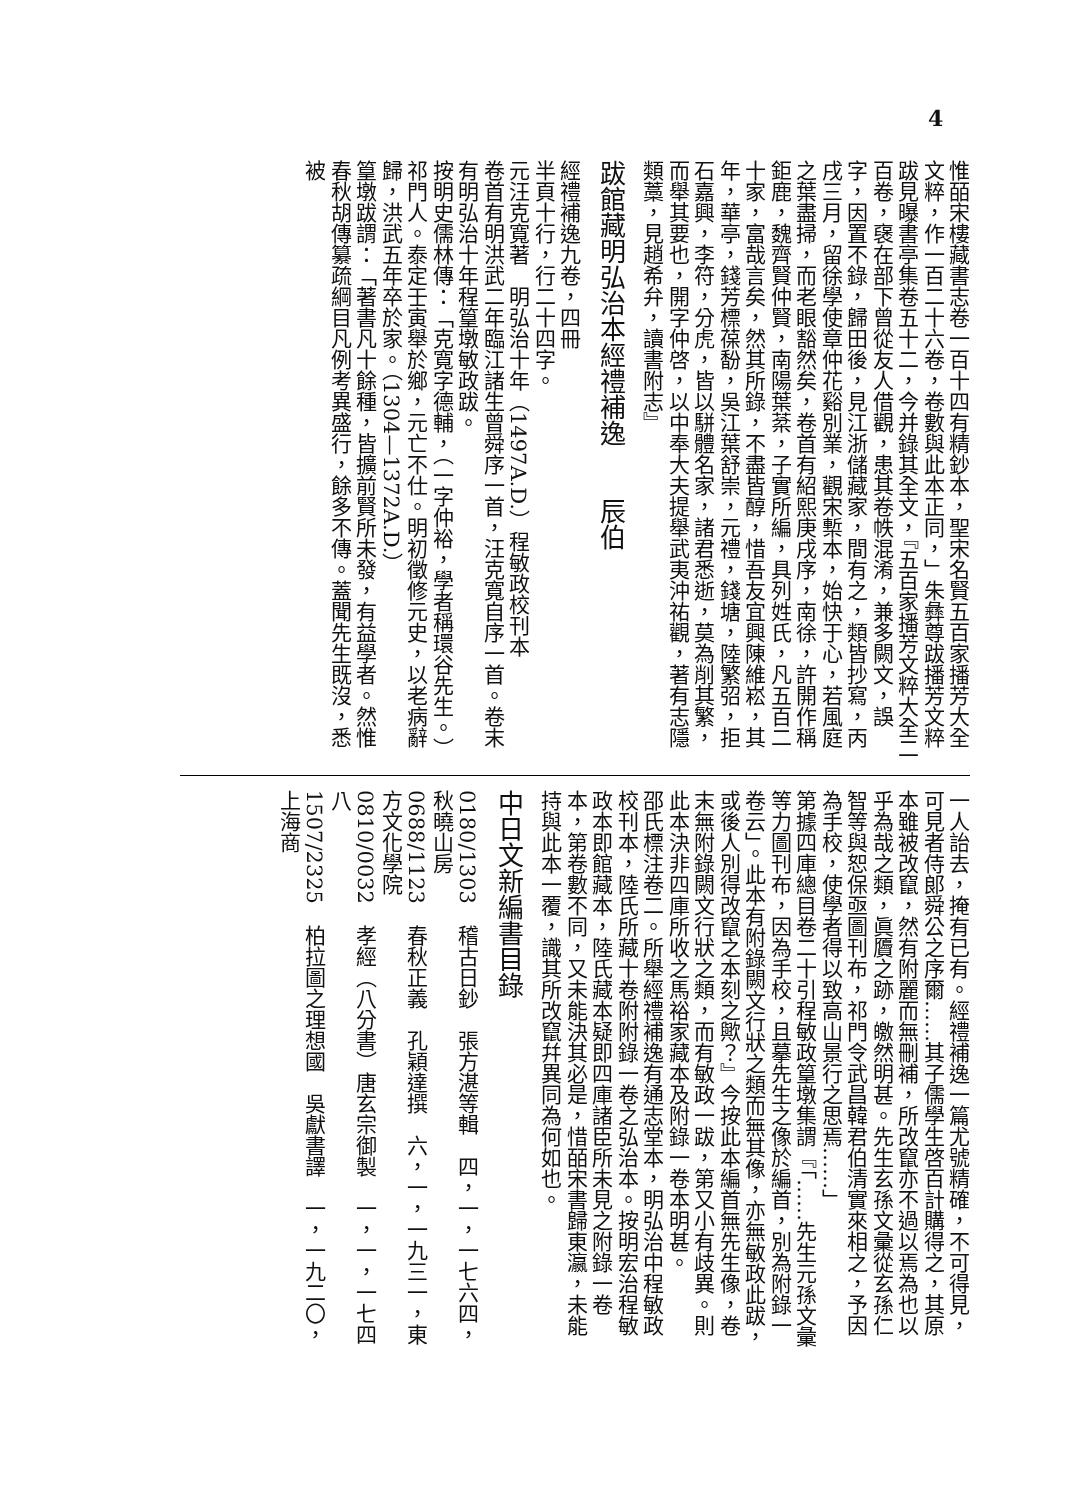4
惟皕宋樓藏書志卷一百十四有精鈔本，聖宋名賢五百家播芳大全文粹，作一百二十六卷，卷數與此本正同，」朱彝尊跋播芳文粹跋見曝書亭集卷五十二，今并錄其全文，『五百家播芳文粹大全二百卷，襃在部下曾從友人借觀，患其卷帙混淆，兼多闕文，誤字，因置不錄，歸田後，見江浙儲藏家，間有之，類皆抄寫，丙戌三月，留徐學使章仲花谿別業，觀宋槧本，始快于心，若風庭之葉盡掃，而老眼豁然矣，卷首有紹熙庚戌序，南徐，許開作稱鉅鹿，魏齊賢仲賢，南陽葉棻，子實所編，具列姓氏，凡五百二十家，富哉言矣，然其所錄，不盡皆醇，惜吾友宜興陳維崧，其年，華亭，錢芳標葆馚，吳江葉舒崇，元禮，錢塘，陸繁弨，拒石嘉興，李符，分虎，皆以駢體名家，諸君悉逝，莫為削其繁，而舉其要也，開字仲啓，以中奉大夫提舉武夷沖祐觀，著有志隱類藁，見趙希弁，讀書附志』
跋館藏明弘治本經禮補逸　　辰伯
經禮補逸九卷，四冊
半頁十行，行二十四字。
元汪克寬著　明弘治十年（1497A.D.）程敏政校刊本
卷首有明洪武二年臨江諸生曾舜序一首，汪克寬自序一首。卷末有明弘治十年程篁墩敏政跋。
按明史儒林傳：「克寬字德輔，（一字仲裕，學者稱環谷先生。）祁門人。泰定壬寅舉於鄉，元亡不仕。明初徵修元史，以老病辭歸，洪武五年卒於家。（1304—1372A.D.）
篁墩跋謂：「著書凡十餘種，皆擴前賢所未發，有益學者。然惟春秋胡傳纂疏綱目凡例考異盛行，餘多不傳。蓋聞先生既沒，悉被
一人詒去，掩有已有。經禮補逸一篇尤號精確，不可得見，可見者侍郎舜公之序爾……其子儒學生啓百計購得之，其原本雖被改竄，然有附麗而無刪補，所改竄亦不過以焉為也以乎為哉之類，眞贗之跡，皦然明甚。先生玄孫文彙從玄孫仁智等與恕保亟圖刊布，祁門令武昌韓君伯清實來相之，予因為手校，使學者得以致高山景行之思焉……」
第據四庫總目卷二十引程敏政篁墩集謂『「……先生元孫文彙等力圖刊布，因為手校，且摹先生之像於編首，別為附錄一卷云」。此本有附錄闕文行狀之類而無其像，亦無敏政此跋，或後人別得改竄之本刻之歟？』今按此本編首無先生像，卷末無附錄闕文行狀之類，而有敏政一跋，第又小有歧異。則此本決非四庫所收之馬裕家藏本及附錄一卷本明甚。
邵氏標注卷二。所舉經禮補逸有通志堂本，明弘治中程敏政校刊本，陸氏所藏十卷附附錄一卷之弘治本。按明宏治程敏政本即館藏本，陸氏藏本疑即四庫諸臣所未見之附錄一卷本，第卷數不同，又未能決其必是，惜皕宋書歸東瀛，未能持與此本一覆，識其所改竄幷異同為何如也。
中日文新編書目錄
0180/1303　稽古日鈔　張方湛等輯　四，一，一七六四，秋曉山房
0688/1123　春秋正義　孔穎達撰　六，一，一九三一，東方文化學院
0810/0032　孝經（八分書）唐玄宗御製　一，一，一七四八
1507/2325　柏拉圖之理想國　吳獻書譯　一，一九二〇，上海商